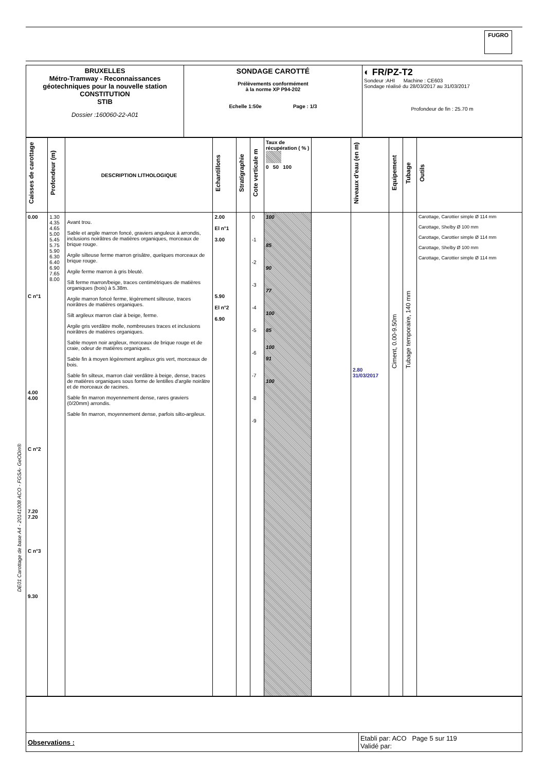FUGRO
DE01 Carottage de base A4 - 20141008 ACO - FGSA- GeODin®
| BRUXELLES Métro-Tramway - Reconnaissances géotechniques pour la nouvelle station CONSTITUTION STIB Dossier :160060-22-A01 | SONDAGE CAROTTÉ Prélèvements conformément à la norme XP P94-202 Echelle 1:50e Page : 1/3 | ◐ FR/PZ-T2 Sondeur :AHI Machine : CE603 Sondage réalisé du 28/03/2017 au 31/03/2017 Profondeur de fin : 25.70 m |
| Caisses de carottage | Profondeur (m) | DESCRIPTION LITHOLOGIQUE | Echantillons | Stratigraphie | Cote verticale m | Taux de récupération ( % ) 0 50 100 | | Niveaux d'eau (en m) | Equipement | Tubage | Outils |
| --- | --- | --- | --- | --- | --- | --- | --- | --- | --- | --- | --- |
| 0.00 C n°1 4.00 4.00 C n°2 7.20 7.20 C n°3 9.30 | 1.30 4.35 4.65 5.00 5.45 5.75 5.90 6.30 6.40 6.90 7.65 8.00 | Avant trou. Sable et argile marron foncé, graviers anguleux à arrondis, inclusions noirâtres de matières organiques, morceaux de brique rouge. Argile silteuse ferme marron grisâtre, quelques morceaux de brique rouge. Argile ferme marron à gris bleuté. Silt ferme marron/beige, traces centimétriques de matières organiques (bois) à 5.38m. Argile marron foncé ferme, légèrement silteuse, traces noirâtres de matières organiques. Silt argileux marron clair à beige, ferme. Argile gris verdâtre molle, nombreuses traces et inclusions noirâtres de matières organiques. Sable moyen noir argileux, morceaux de brique rouge et de craie, odeur de matières organiques. Sable fin à moyen légèrement argileux gris vert, morceaux de bois. Sable fin silteux, marron clair verdâtre à beige, dense, traces de matières organiques sous forme de lentilles d'argile noirâtre et de morceaux de racines. Sable fin marron moyennement dense, rares graviers (0/20mm) arrondis. Sable fin marron, moyennement dense, parfois silto-argileux. | 2.00 El n°1 3.00 5.90 El n°2 6.90 | | 0 -1 -2 -3 -4 -5 -6 -7 -8 -9 | 100 85 90 77 100 85 100 91 100 | | 2.80 31/03/2017 | Ciment, 0.00-9.50m | Tubage temporaire, 140 mm | Carottage, Carottier simple Ø 114 mm Carottage, Shelby Ø 100 mm Carottage, Carottier simple Ø 114 mm Carottage, Shelby Ø 100 mm Carottage, Carottier simple Ø 114 mm |
| Observations : | Etabli par: ACO Page 5 sur 119 Validé par: |